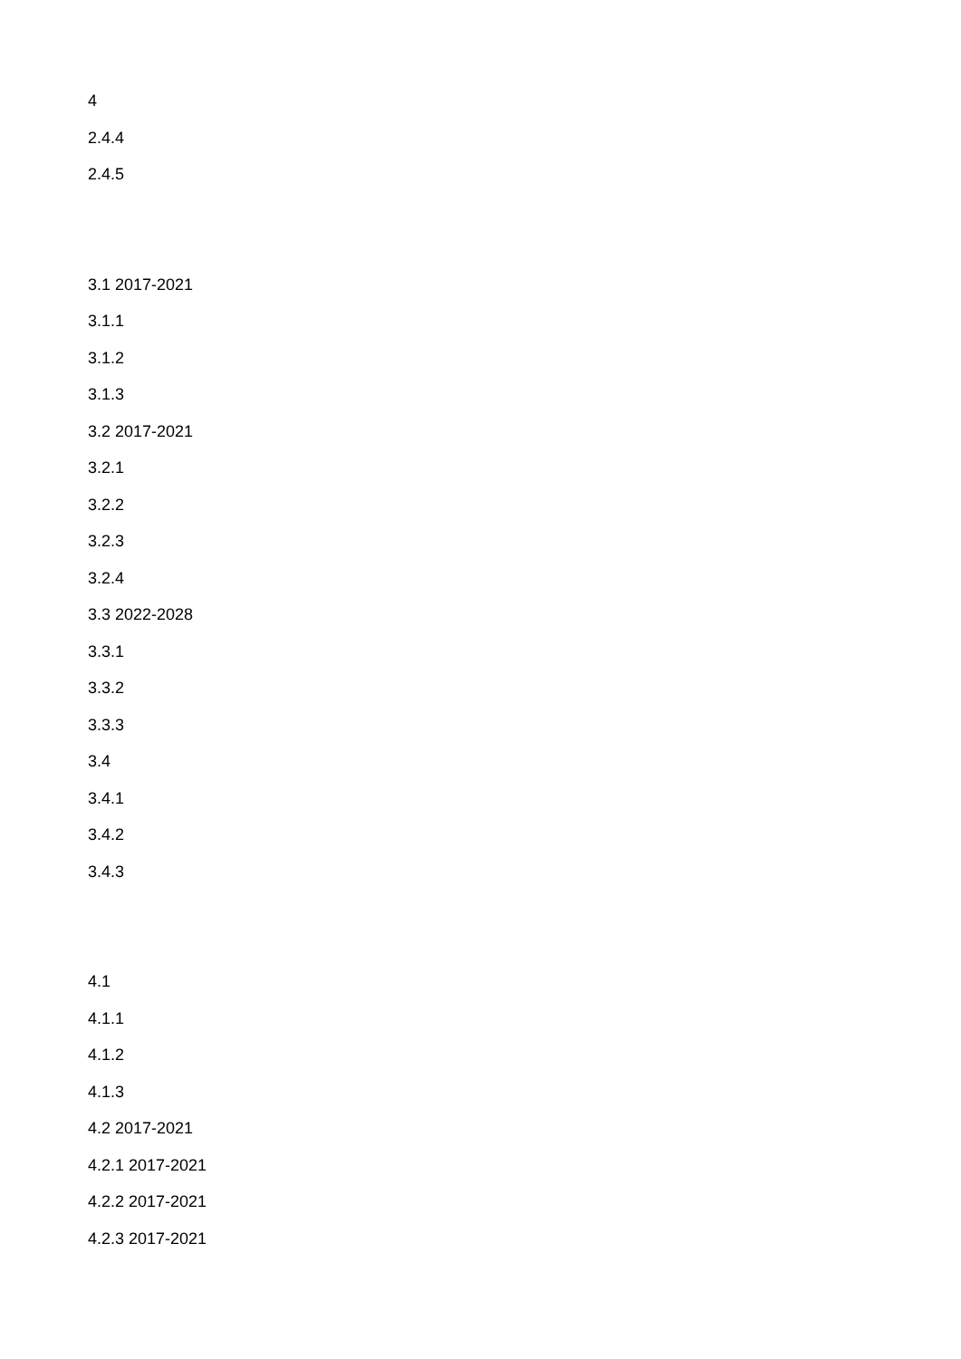4
2.4.4
2.4.5
3.1 2017-2021
3.1.1
3.1.2
3.1.3
3.2 2017-2021
3.2.1
3.2.2
3.2.3
3.2.4
3.3 2022-2028
3.3.1
3.3.2
3.3.3
3.4
3.4.1
3.4.2
3.4.3
4.1
4.1.1
4.1.2
4.1.3
4.2 2017-2021
4.2.1 2017-2021
4.2.2 2017-2021
4.2.3 2017-2021